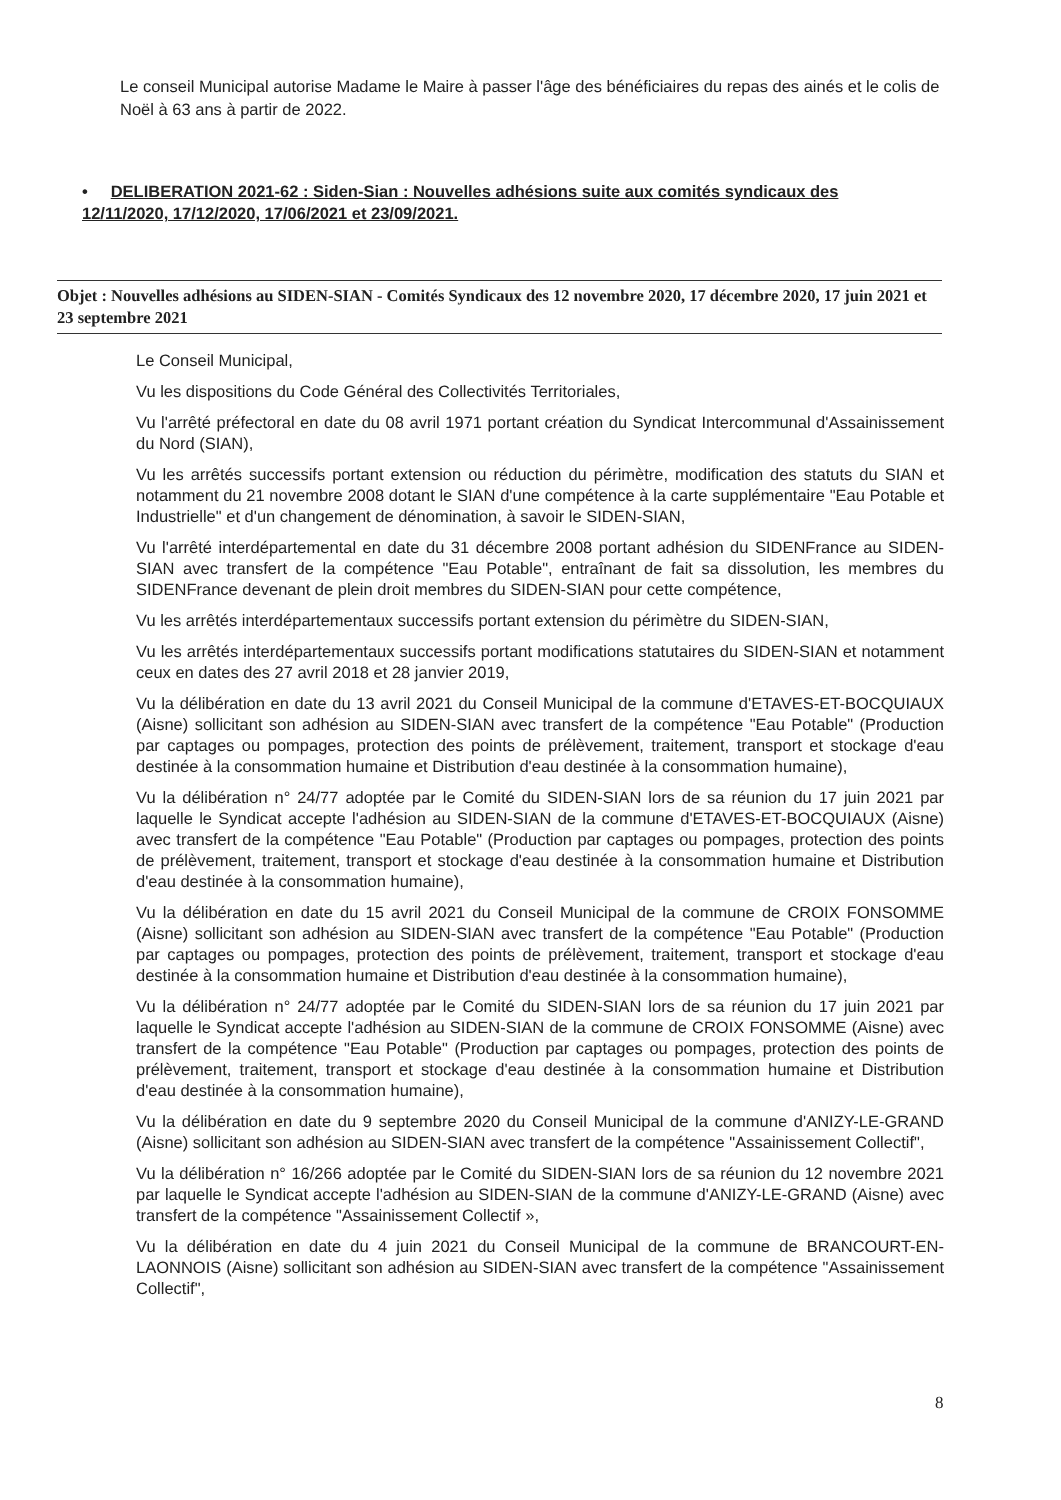Le conseil Municipal autorise Madame le Maire à passer l'âge des bénéficiaires du repas des ainés et le colis de Noël à 63 ans à partir de 2022.
• DELIBERATION 2021-62 : Siden-Sian : Nouvelles adhésions suite aux comités syndicaux des 12/11/2020, 17/12/2020, 17/06/2021 et 23/09/2021.
Objet : Nouvelles adhésions au SIDEN-SIAN - Comités Syndicaux des 12 novembre 2020, 17 décembre 2020, 17 juin 2021 et 23 septembre 2021
Le Conseil Municipal,
Vu les dispositions du Code Général des Collectivités Territoriales,
Vu l'arrêté préfectoral en date du 08 avril 1971 portant création du Syndicat Intercommunal d'Assainissement du Nord (SIAN),
Vu les arrêtés successifs portant extension ou réduction du périmètre, modification des statuts du SIAN et notamment du 21 novembre 2008 dotant le SIAN d'une compétence à la carte supplémentaire "Eau Potable et Industrielle" et d'un changement de dénomination, à savoir le SIDEN-SIAN,
Vu l'arrêté interdépartemental en date du 31 décembre 2008 portant adhésion du SIDENFrance au SIDEN-SIAN avec transfert de la compétence "Eau Potable", entraînant de fait sa dissolution, les membres du SIDENFrance devenant de plein droit membres du SIDEN-SIAN pour cette compétence,
Vu les arrêtés interdépartementaux successifs portant extension du périmètre du SIDEN-SIAN,
Vu les arrêtés interdépartementaux successifs portant modifications statutaires du SIDEN-SIAN et notamment ceux en dates des 27 avril 2018 et 28 janvier 2019,
Vu la délibération en date du 13 avril 2021 du Conseil Municipal de la commune d'ETAVES-ET-BOCQUIAUX (Aisne) sollicitant son adhésion au SIDEN-SIAN avec transfert de la compétence "Eau Potable" (Production par captages ou pompages, protection des points de prélèvement, traitement, transport et stockage d'eau destinée à la consommation humaine et Distribution d'eau destinée à la consommation humaine),
Vu la délibération n° 24/77 adoptée par le Comité du SIDEN-SIAN lors de sa réunion du 17 juin 2021 par laquelle le Syndicat accepte l'adhésion au SIDEN-SIAN de la commune d'ETAVES-ET-BOCQUIAUX (Aisne) avec transfert de la compétence "Eau Potable" (Production par captages ou pompages, protection des points de prélèvement, traitement, transport et stockage d'eau destinée à la consommation humaine et Distribution d'eau destinée à la consommation humaine),
Vu la délibération en date du 15 avril 2021 du Conseil Municipal de la commune de CROIX FONSOMME (Aisne) sollicitant son adhésion au SIDEN-SIAN avec transfert de la compétence "Eau Potable" (Production par captages ou pompages, protection des points de prélèvement, traitement, transport et stockage d'eau destinée à la consommation humaine et Distribution d'eau destinée à la consommation humaine),
Vu la délibération n° 24/77 adoptée par le Comité du SIDEN-SIAN lors de sa réunion du 17 juin 2021 par laquelle le Syndicat accepte l'adhésion au SIDEN-SIAN de la commune de CROIX FONSOMME (Aisne) avec transfert de la compétence "Eau Potable" (Production par captages ou pompages, protection des points de prélèvement, traitement, transport et stockage d'eau destinée à la consommation humaine et Distribution d'eau destinée à la consommation humaine),
Vu la délibération en date du 9 septembre 2020 du Conseil Municipal de la commune d'ANIZY-LE-GRAND (Aisne) sollicitant son adhésion au SIDEN-SIAN avec transfert de la compétence "Assainissement Collectif",
Vu la délibération n° 16/266 adoptée par le Comité du SIDEN-SIAN lors de sa réunion du 12 novembre 2021 par laquelle le Syndicat accepte l'adhésion au SIDEN-SIAN de la commune d'ANIZY-LE-GRAND (Aisne) avec transfert de la compétence "Assainissement Collectif »,
Vu la délibération en date du 4 juin 2021 du Conseil Municipal de la commune de BRANCOURT-EN-LAONNOIS (Aisne) sollicitant son adhésion au SIDEN-SIAN avec transfert de la compétence "Assainissement Collectif",
8